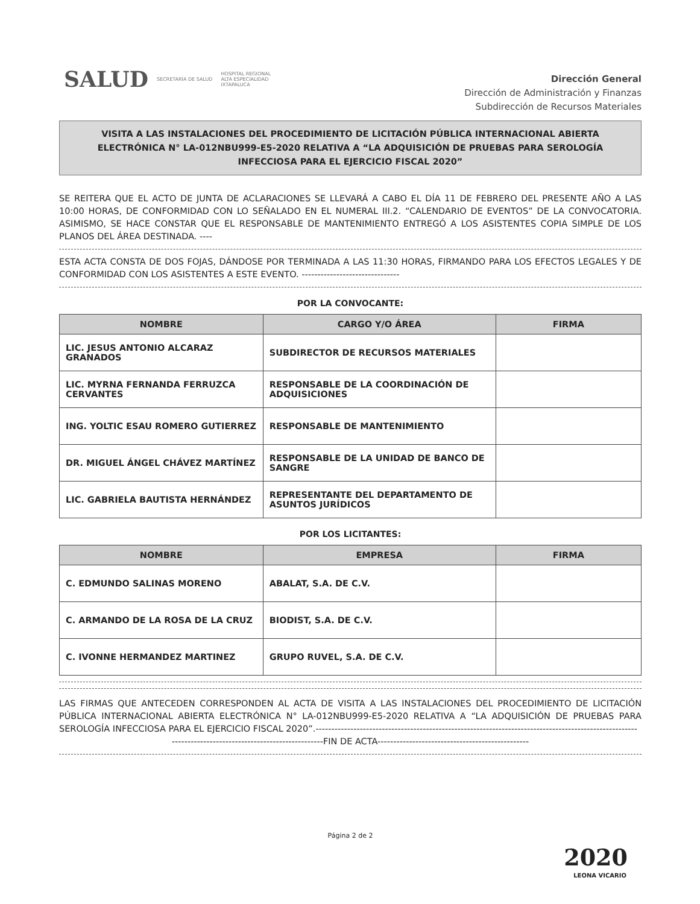SALUD SECRETARÍA DE SALUD HOSPITAL REGIONAL
ALTA ESPECIALIDAD
IXTAPALUCA
Dirección General
Dirección de Administración y Finanzas
Subdirección de Recursos Materiales
VISITA A LAS INSTALACIONES DEL PROCEDIMIENTO DE LICITACIÓN PÚBLICA INTERNACIONAL ABIERTA ELECTRÓNICA N° LA-012NBU999-E5-2020 RELATIVA A “LA ADQUISICIÓN DE PRUEBAS PARA SEROLOGÍA INFECCIOSA PARA EL EJERCICIO FISCAL 2020”
SE REITERA QUE EL ACTO DE JUNTA DE ACLARACIONES SE LLEVARÁ A CABO EL DÍA 11 DE FEBRERO DEL PRESENTE AÑO A LAS 10:00 HORAS, DE CONFORMIDAD CON LO SEÑALADO EN EL NUMERAL III.2. “CALENDARIO DE EVENTOS” DE LA CONVOCATORIA. ASIMISMO, SE HACE CONSTAR QUE EL RESPONSABLE DE MANTENIMIENTO ENTREGÓ A LOS ASISTENTES COPIA SIMPLE DE LOS PLANOS DEL ÁREA DESTINADA. ----
ESTA ACTA CONSTA DE DOS FOJAS, DÁNDOSE POR TERMINADA A LAS 11:30 HORAS, FIRMANDO PARA LOS EFECTOS LEGALES Y DE CONFORMIDAD CON LOS ASISTENTES A ESTE EVENTO. -------------------------------
POR LA CONVOCANTE:
| NOMBRE | CARGO Y/O ÁREA | FIRMA |
| --- | --- | --- |
| LIC. JESUS ANTONIO ALCARAZ GRANADOS | SUBDIRECTOR DE RECURSOS MATERIALES | |
| LIC. MYRNA FERNANDA FERRUZCA CERVANTES | RESPONSABLE DE LA COORDINACIÓN DE ADQUISICIONES | |
| ING. YOLTIC ESAU ROMERO GUTIERREZ | RESPONSABLE DE MANTENIMIENTO | |
| DR. MIGUEL ÁNGEL CHÁVEZ MARTÍNEZ | RESPONSABLE DE LA UNIDAD DE BANCO DE SANGRE | |
| LIC. GABRIELA BAUTISTA HERNÁNDEZ | REPRESENTANTE DEL DEPARTAMENTO DE ASUNTOS JURÍDICOS | |
POR LOS LICITANTES:
| NOMBRE | EMPRESA | FIRMA |
| --- | --- | --- |
| C. EDMUNDO SALINAS MORENO | ABALAT, S.A. DE C.V. | |
| C. ARMANDO DE LA ROSA DE LA CRUZ | BIODIST, S.A. DE C.V. | |
| C. IVONNE HERMANDEZ MARTINEZ | GRUPO RUVEL, S.A. DE C.V. | |
LAS FIRMAS QUE ANTECEDEN CORRESPONDEN AL ACTA DE VISITA A LAS INSTALACIONES DEL PROCEDIMIENTO DE LICITACIÓN PÚBLICA INTERNACIONAL ABIERTA ELECTRÓNICA N° LA-012NBU999-E5-2020 RELATIVA A “LA ADQUISICIÓN DE PRUEBAS PARA SEROLOGÍA INFECCIOSA PARA EL EJERCICIO FISCAL 2020”.------------------------------------------------------------------------------------------------------
------------------------------------------------FIN DE ACTA------------------------------------------------
Página 2 de 2
2020
LEONA VICARIO